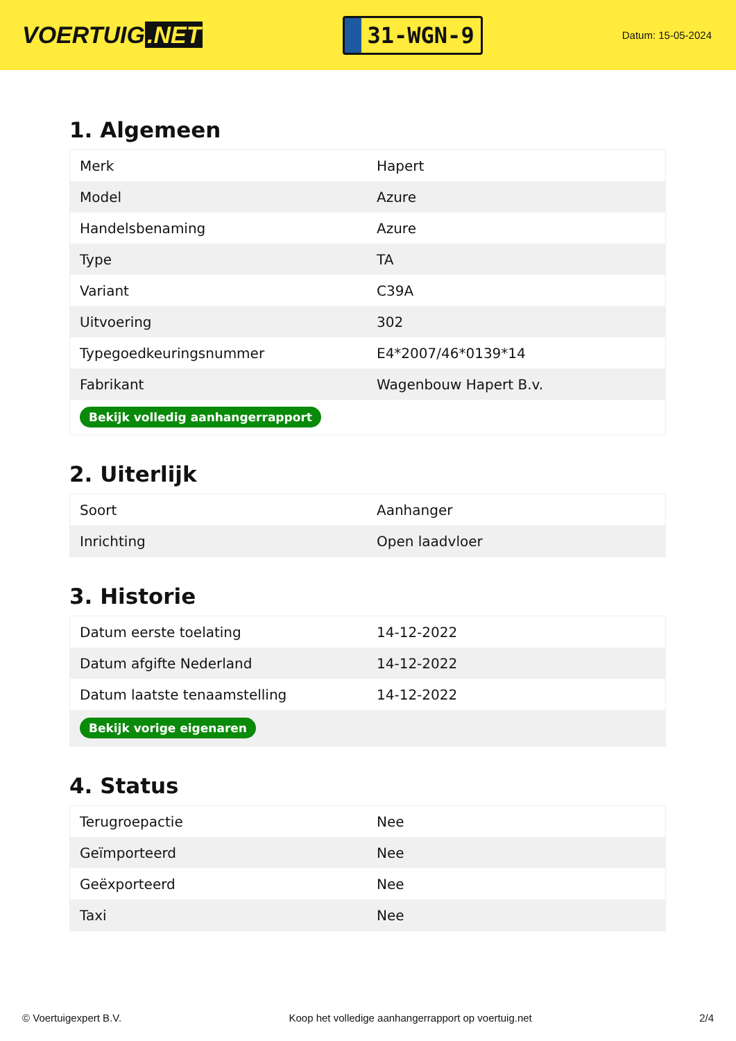VOERTUIG.NET
31-WGN-9
Datum: 15-05-2024
1. Algemeen
| Merk | Hapert |
| Model | Azure |
| Handelsbenaming | Azure |
| Type | TA |
| Variant | C39A |
| Uitvoering | 302 |
| Typegoedkeuringsnummer | E4*2007/46*0139*14 |
| Fabrikant | Wagenbouw Hapert B.v. |
| Bekijk volledig aanhangerrapport | |
2. Uiterlijk
| Soort | Aanhanger |
| Inrichting | Open laadvloer |
3. Historie
| Datum eerste toelating | 14-12-2022 |
| Datum afgifte Nederland | 14-12-2022 |
| Datum laatste tenaamstelling | 14-12-2022 |
| Bekijk vorige eigenaren | |
4. Status
| Terugroepactie | Nee |
| Geïmporteerd | Nee |
| Geëxporteerd | Nee |
| Taxi | Nee |
© Voertuigexpert B.V. Koop het volledige aanhangerrapport op voertuig.net 2/4